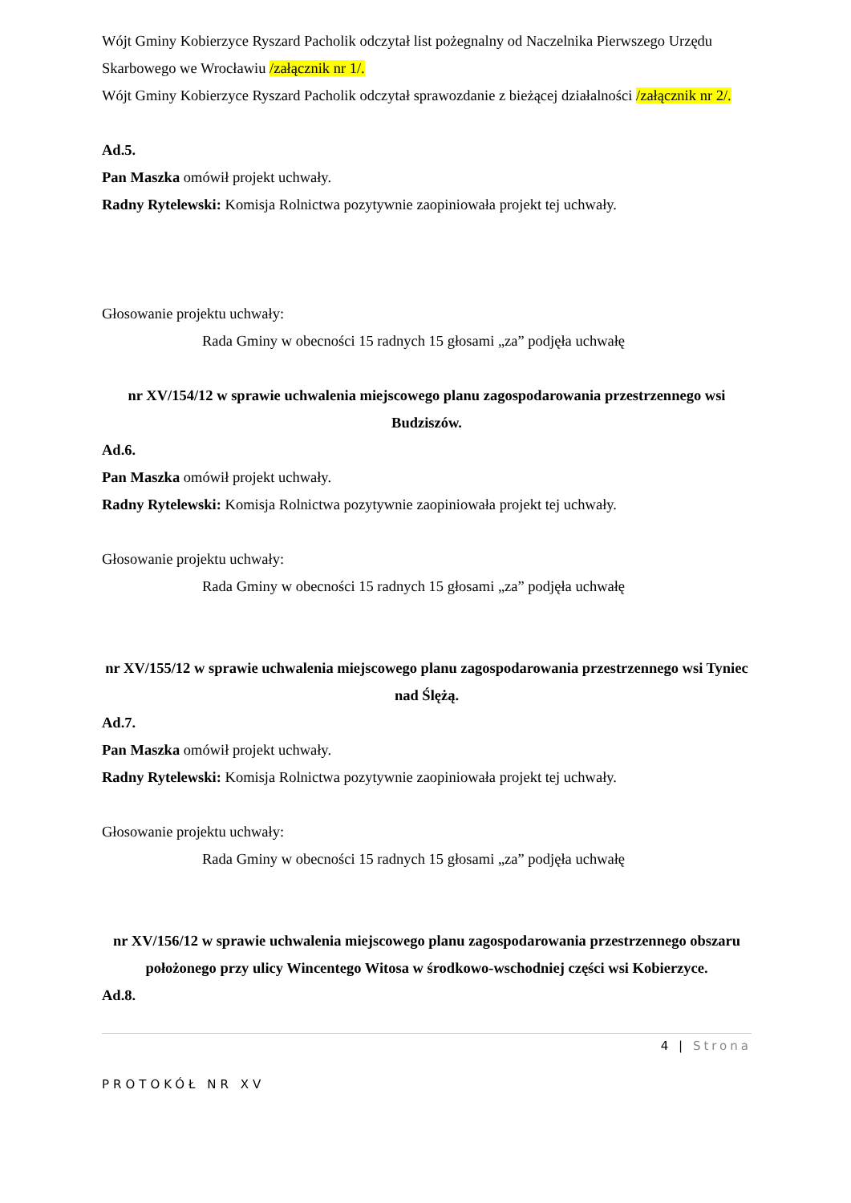Wójt Gminy Kobierzyce Ryszard Pacholik odczytał list pożegnalny od Naczelnika Pierwszego Urzędu Skarbowego we Wrocławiu /załącznik nr 1/.
Wójt Gminy Kobierzyce Ryszard Pacholik odczytał sprawozdanie z bieżącej działalności /załącznik nr 2/.
Ad.5.
Pan Maszka omówił projekt uchwały.
Radny Rytelewski: Komisja Rolnictwa pozytywnie zaopiniowała projekt tej uchwały.
Głosowanie projektu uchwały:
Rada Gminy w obecności 15 radnych 15 głosami „za” podjęła uchwałę
nr XV/154/12 w sprawie uchwalenia miejscowego planu zagospodarowania przestrzennego wsi Budziszów.
Ad.6.
Pan Maszka omówił projekt uchwały.
Radny Rytelewski: Komisja Rolnictwa pozytywnie zaopiniowała projekt tej uchwały.
Głosowanie projektu uchwały:
Rada Gminy w obecności 15 radnych 15 głosami „za” podjęła uchwałę
nr XV/155/12 w sprawie uchwalenia miejscowego planu zagospodarowania przestrzennego wsi Tyniec nad Ślężą.
Ad.7.
Pan Maszka omówił projekt uchwały.
Radny Rytelewski: Komisja Rolnictwa pozytywnie zaopiniowała projekt tej uchwały.
Głosowanie projektu uchwały:
Rada Gminy w obecności 15 radnych 15 głosami „za” podjęła uchwałę
nr XV/156/12 w sprawie uchwalenia miejscowego planu zagospodarowania przestrzennego obszaru położonego przy ulicy Wincentego Witosa w środkowo-wschodniej części wsi Kobierzyce.
Ad.8.
4 | Strona
PROTOKÓŁ NR XV